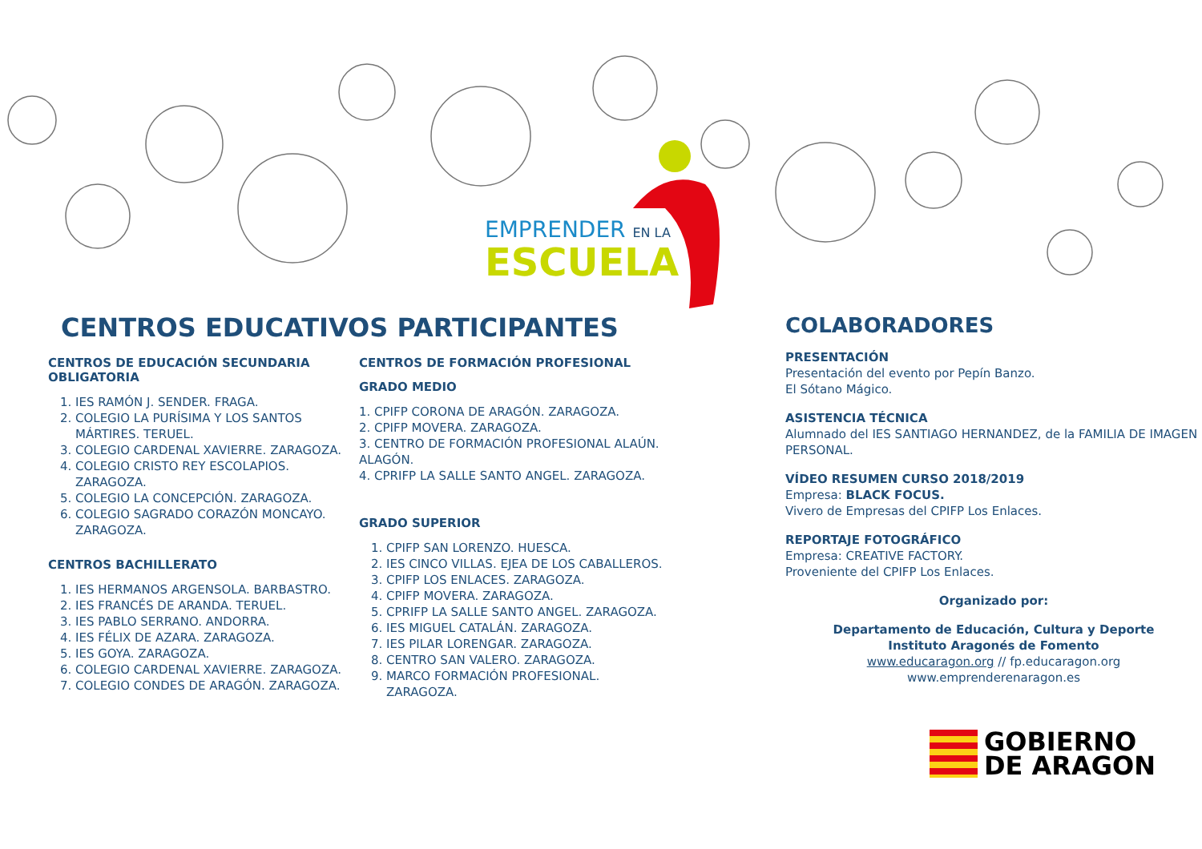EMPRENDER EN LA
ESCUELA
CENTROS EDUCATIVOS PARTICIPANTES
CENTROS DE EDUCACIÓN SECUNDARIA OBLIGATORIA
1. IES RAMÓN J. SENDER. FRAGA.
2. COLEGIO LA PURÍSIMA Y LOS SANTOS MÁRTIRES. TERUEL.
3. COLEGIO CARDENAL XAVIERRE. ZARAGOZA.
4. COLEGIO CRISTO REY ESCOLAPIOS. ZARAGOZA.
5. COLEGIO LA CONCEPCIÓN. ZARAGOZA.
6. COLEGIO SAGRADO CORAZÓN MONCAYO. ZARAGOZA.
CENTROS BACHILLERATO
1. IES HERMANOS ARGENSOLA. BARBASTRO.
2. IES FRANCÉS DE ARANDA. TERUEL.
3. IES PABLO SERRANO. ANDORRA.
4. IES FÉLIX DE AZARA. ZARAGOZA.
5. IES GOYA. ZARAGOZA.
6. COLEGIO CARDENAL XAVIERRE. ZARAGOZA.
7. COLEGIO CONDES DE ARAGÓN. ZARAGOZA.
CENTROS DE FORMACIÓN PROFESIONAL
GRADO MEDIO
1. CPIFP CORONA DE ARAGÓN. ZARAGOZA.
2. CPIFP MOVERA. ZARAGOZA.
3. CENTRO DE FORMACIÓN PROFESIONAL ALAÚN. ALAGÓN.
4. CPRIFP LA SALLE SANTO ANGEL. ZARAGOZA.
GRADO SUPERIOR
1. CPIFP SAN LORENZO. HUESCA.
2. IES CINCO VILLAS. EJEA DE LOS CABALLEROS.
3. CPIFP LOS ENLACES. ZARAGOZA.
4. CPIFP MOVERA. ZARAGOZA.
5. CPRIFP LA SALLE SANTO ANGEL. ZARAGOZA.
6. IES MIGUEL CATALÁN. ZARAGOZA.
7. IES PILAR LORENGAR. ZARAGOZA.
8. CENTRO SAN VALERO. ZARAGOZA.
9. MARCO FORMACIÓN PROFESIONAL. ZARAGOZA.
COLABORADORES
PRESENTACIÓN
Presentación del evento por Pepín Banzo.
El Sótano Mágico.
ASISTENCIA TÉCNICA
Alumnado del IES SANTIAGO HERNANDEZ, de la FAMILIA DE IMAGEN PERSONAL.
VÍDEO RESUMEN CURSO 2018/2019
Empresa: BLACK FOCUS.
Vivero de Empresas del CPIFP Los Enlaces.
REPORTAJE FOTOGRÁFICO
Empresa: CREATIVE FACTORY.
Proveniente del CPIFP Los Enlaces.
Organizado por:
Departamento de Educación, Cultura y Deporte
Instituto Aragonés de Fomento
www.educaragon.org // fp.educaragon.org
www.emprenderenaragon.es
GOBIERNO
DE ARAGON